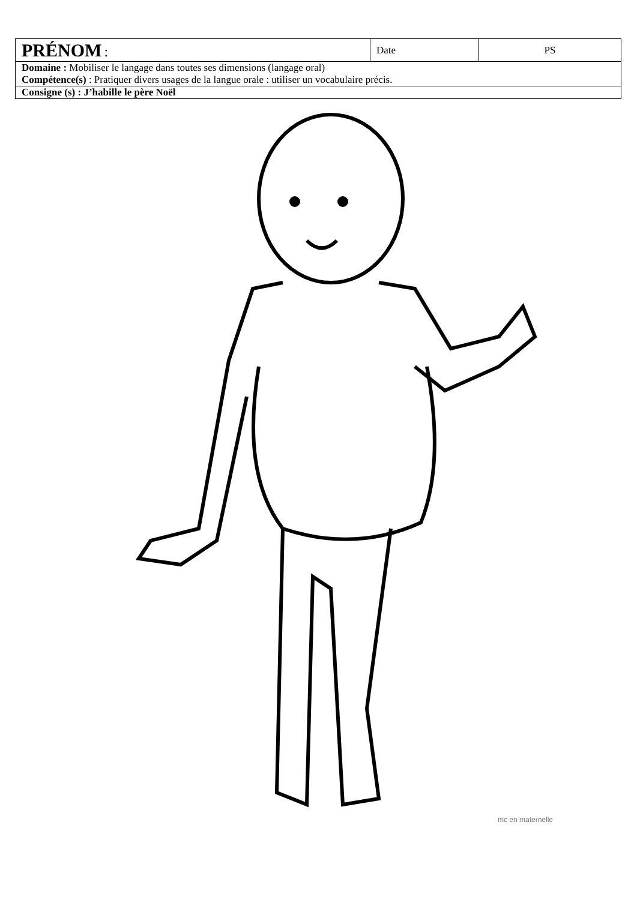| PRÉNOM : | Date | PS |
| Domaine : Mobiliser le langage dans toutes ses dimensions (langage oral) Compétence(s) : Pratiquer divers usages de la langue orale : utiliser un vocabulaire précis. | | |
| Consigne (s) : J’habille le père Noël | | |
mc en maternelle